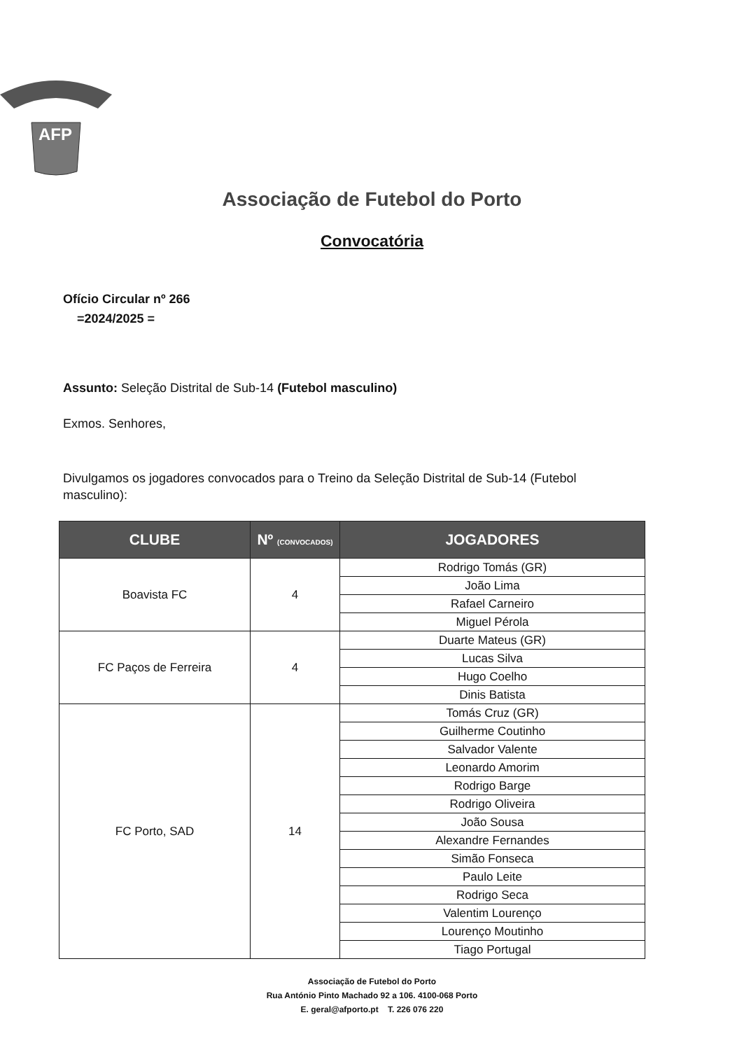AFP
Associação de Futebol do Porto
Convocatória
Ofício Circular nº 266
=2024/2025 =
Assunto: Seleção Distrital de Sub-14 (Futebol masculino)
Exmos. Senhores,
Divulgamos os jogadores convocados para o Treino da Seleção Distrital de Sub-14 (Futebol masculino):
| CLUBE | Nº (CONVOCADOS) | JOGADORES |
| --- | --- | --- |
| Boavista FC | 4 | Rodrigo Tomás (GR) |
| | | João Lima |
| | | Rafael Carneiro |
| | | Miguel Pérola |
| FC Paços de Ferreira | 4 | Duarte Mateus (GR) |
| | | Lucas Silva |
| | | Hugo Coelho |
| | | Dinis Batista |
| FC Porto, SAD | 14 | Tomás Cruz (GR) |
| | | Guilherme Coutinho |
| | | Salvador Valente |
| | | Leonardo Amorim |
| | | Rodrigo Barge |
| | | Rodrigo Oliveira |
| | | João Sousa |
| | | Alexandre Fernandes |
| | | Simão Fonseca |
| | | Paulo Leite |
| | | Rodrigo Seca |
| | | Valentim Lourenço |
| | | Lourenço Moutinho |
| | | Tiago Portugal |
Associação de Futebol do Porto
Rua António Pinto Machado 92 a 106. 4100-068 Porto
E. geral@afporto.pt T. 226 076 220